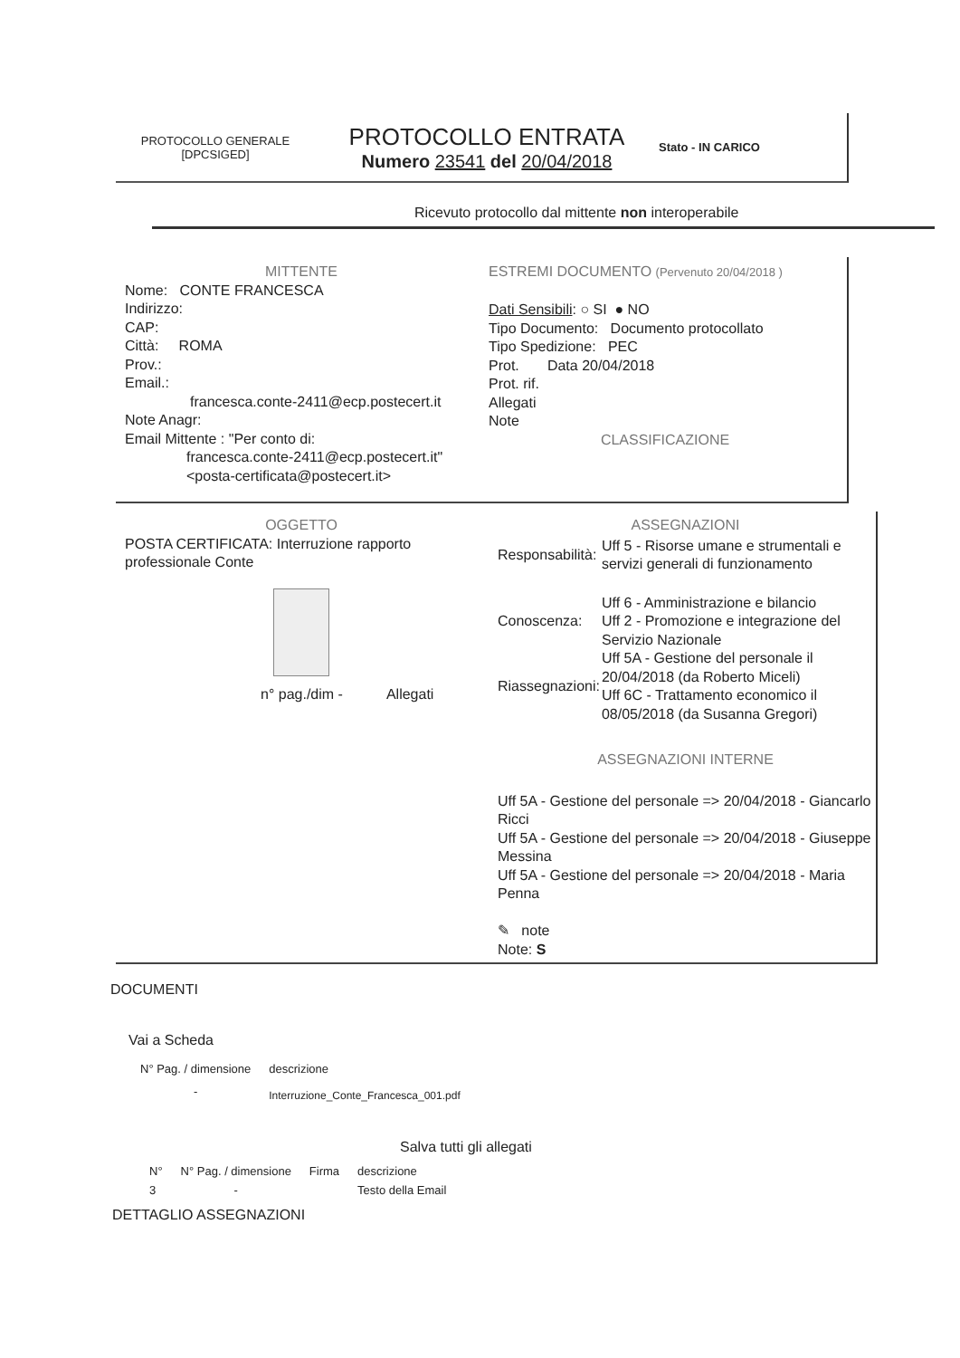PROTOCOLLO GENERALE
[DPCSIGED]
PROTOCOLLO ENTRATA
Numero 23541 del 20/04/2018
Stato - IN CARICO
Ricevuto protocollo dal mittente non interoperabile
MITTENTE
Nome: CONTE FRANCESCA
Indirizzo:
CAP:
Città: ROMA
Prov.:
Email.:
francesca.conte-2411@ecp.postecert.it
Note Anagr:
Email Mittente : "Per conto di:
francesca.conte-2411@ecp.postecert.it"
<posta-certificata@postecert.it>
ESTREMI DOCUMENTO (Pervenuto 20/04/2018 )
Dati Sensibili: ○ SI ● NO
Tipo Documento: Documento protocollato
Tipo Spedizione: PEC
Prot. Data 20/04/2018
Prot. rif.
Allegati
Note
CLASSIFICAZIONE
OGGETTO
POSTA CERTIFICATA: Interruzione rapporto professionale Conte
n° pag./dim - Allegati
ASSEGNAZIONI
| Responsabilità: | Uff 5 - Risorse umane e strumentali e servizi generali di funzionamento |
| Conoscenza: | Uff 6 - Amministrazione e bilancio Uff 2 - Promozione e integrazione del Servizio Nazionale |
| Riassegnazioni: | Uff 5A - Gestione del personale il 20/04/2018 (da Roberto Miceli) Uff 6C - Trattamento economico il 08/05/2018 (da Susanna Gregori) |
ASSEGNAZIONI INTERNE
Uff 5A - Gestione del personale => 20/04/2018 - Giancarlo Ricci
Uff 5A - Gestione del personale => 20/04/2018 - Giuseppe Messina
Uff 5A - Gestione del personale => 20/04/2018 - Maria Penna
✎ note
Note: S
DOCUMENTI
Vai a Scheda
| N° Pag. / dimensione | descrizione |
| --- | --- |
| - | Interruzione_Conte_Francesca_001.pdf |
Salva tutti gli allegati
| N° | N° Pag. / dimensione | Firma | descrizione |
| --- | --- | --- | --- |
| 3 | - | | Testo della Email |
DETTAGLIO ASSEGNAZIONI